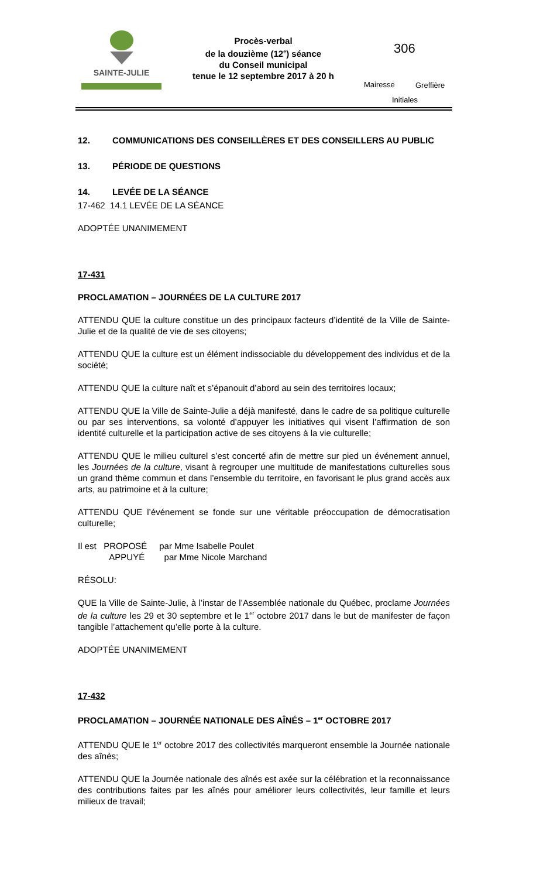SAINTE-JULIE
Procès-verbal
de la douzième (12<sup>e</sup>) séance
du Conseil municipal
tenue le 12 septembre 2017 à 20 h
306
Mairesse Greffière
Initiales
12. COMMUNICATIONS DES CONSEILLÈRES ET DES CONSEILLERS AU PUBLIC
13. PÉRIODE DE QUESTIONS
14. LEVÉE DE LA SÉANCE
17-462 14.1 LEVÉE DE LA SÉANCE
ADOPTÉE UNANIMEMENT
17-431
PROCLAMATION – JOURNÉES DE LA CULTURE 2017
ATTENDU QUE la culture constitue un des principaux facteurs d’identité de la Ville de Sainte-Julie et de la qualité de vie de ses citoyens;
ATTENDU QUE la culture est un élément indissociable du développement des individus et de la société;
ATTENDU QUE la culture naît et s’épanouit d’abord au sein des territoires locaux;
ATTENDU QUE la Ville de Sainte-Julie a déjà manifesté, dans le cadre de sa politique culturelle ou par ses interventions, sa volonté d’appuyer les initiatives qui visent l’affirmation de son identité culturelle et la participation active de ses citoyens à la vie culturelle;
ATTENDU QUE le milieu culturel s’est concerté afin de mettre sur pied un événement annuel, les Journées de la culture, visant à regrouper une multitude de manifestations culturelles sous un grand thème commun et dans l’ensemble du territoire, en favorisant le plus grand accès aux arts, au patrimoine et à la culture;
ATTENDU QUE l’événement se fonde sur une véritable préoccupation de démocratisation culturelle;
Il est PROPOSÉ par Mme Isabelle Poulet
APPUYÉ par Mme Nicole Marchand
RÉSOLU:
QUE la Ville de Sainte-Julie, à l’instar de l’Assemblée nationale du Québec, proclame Journées de la culture les 29 et 30 septembre et le 1<sup>er</sup> octobre 2017 dans le but de manifester de façon tangible l’attachement qu’elle porte à la culture.
ADOPTÉE UNANIMEMENT
17-432
PROCLAMATION – JOURNÉE NATIONALE DES AÎNÉS – 1<sup>er</sup> OCTOBRE 2017
ATTENDU QUE le 1<sup>er</sup> octobre 2017 des collectivités marqueront ensemble la Journée nationale des aînés;
ATTENDU QUE la Journée nationale des aînés est axée sur la célébration et la reconnaissance des contributions faites par les aînés pour améliorer leurs collectivités, leur famille et leurs milieux de travail;